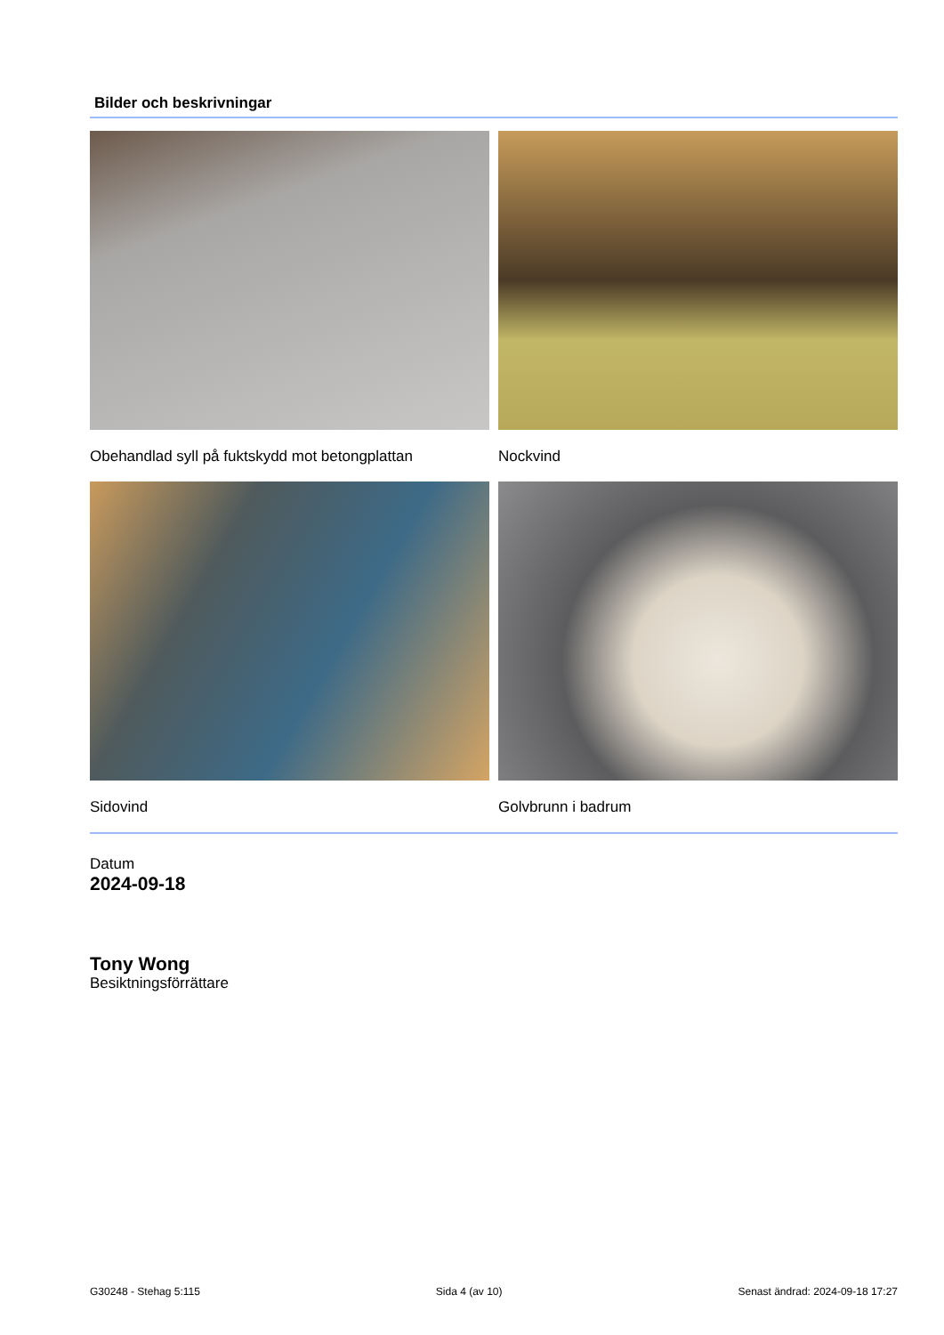Bilder och beskrivningar
Obehandlad syll på fuktskydd mot betongplattan
Nockvind
Sidovind
Golvbrunn i badrum
Datum
2024-09-18
Tony Wong
Besiktningsförrättare
G30248 - Stehag 5:115 Sida 4 (av 10) Senast ändrad: 2024-09-18 17:27